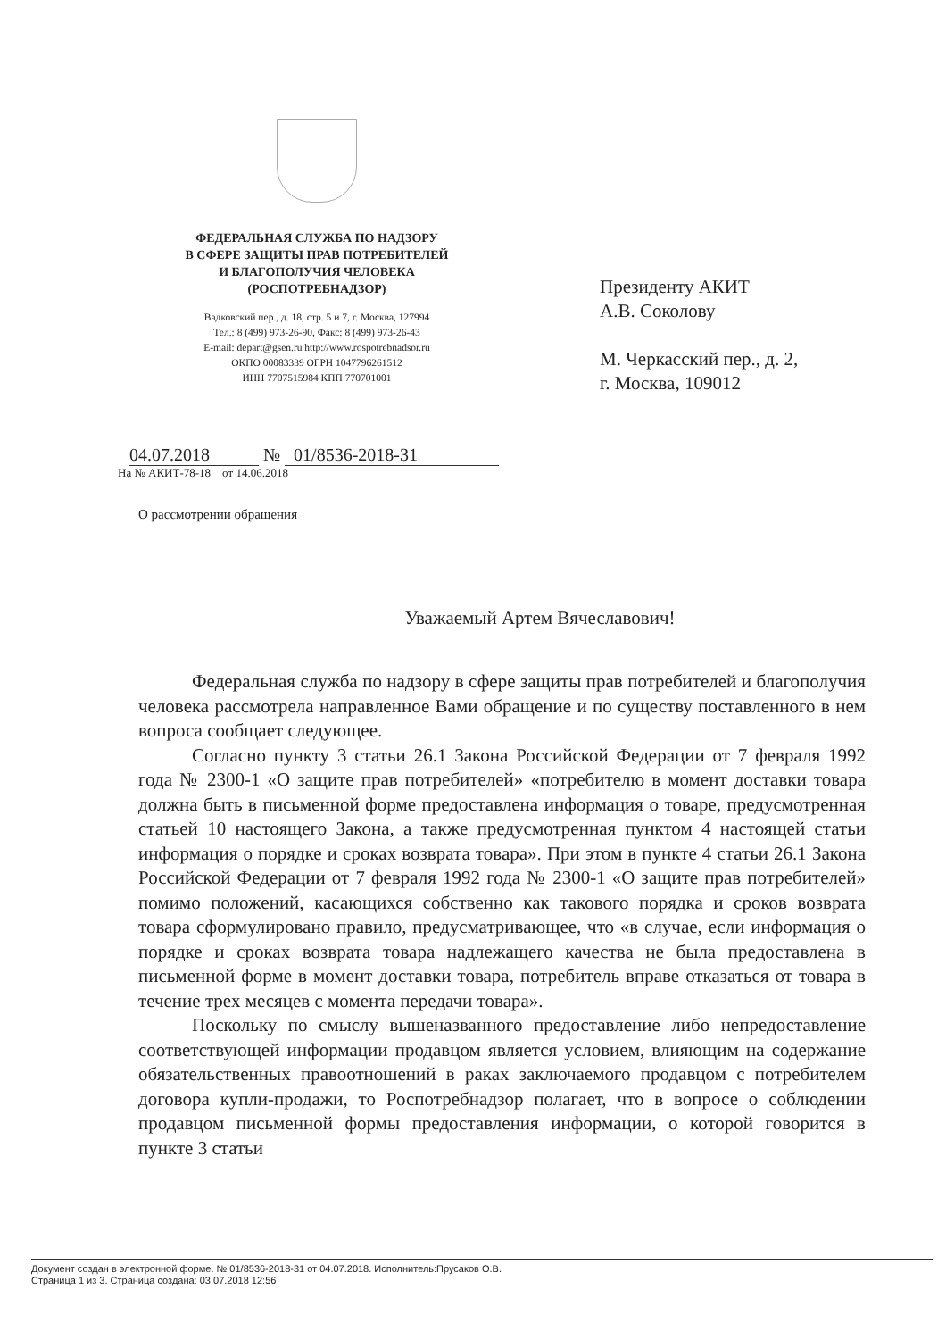ФЕДЕРАЛЬНАЯ СЛУЖБА ПО НАДЗОРУ
В СФЕРЕ ЗАЩИТЫ ПРАВ ПОТРЕБИТЕЛЕЙ
И БЛАГОПОЛУЧИЯ ЧЕЛОВЕКА
(РОСПОТРЕБНАДЗОР)
Вадковский пер., д. 18, стр. 5 и 7, г. Москва, 127994
Тел.: 8 (499) 973-26-90, Факс: 8 (499) 973-26-43
E-mail: depart@gsen.ru http://www.rospotrebnadsor.ru
ОКПО 00083339 ОГРН 1047796261512
ИНН 7707515984 КПП 770701001
Президенту АКИТ
А.В. Соколову
М. Черкасский пер., д. 2,
г. Москва, 109012
04.07.2018 № 01/8536-2018-31
На № АКИТ-78-18 от 14.06.2018
О рассмотрении обращения
Уважаемый Артем Вячеславович!
Федеральная служба по надзору в сфере защиты прав потребителей и благополучия человека рассмотрела направленное Вами обращение и по существу поставленного в нем вопроса сообщает следующее.
Согласно пункту 3 статьи 26.1 Закона Российской Федерации от 7 февраля 1992 года № 2300-1 «О защите прав потребителей» «потребителю в момент доставки товара должна быть в письменной форме предоставлена информация о товаре, предусмотренная статьей 10 настоящего Закона, а также предусмотренная пунктом 4 настоящей статьи информация о порядке и сроках возврата товара». При этом в пункте 4 статьи 26.1 Закона Российской Федерации от 7 февраля 1992 года № 2300-1 «О защите прав потребителей» помимо положений, касающихся собственно как такового порядка и сроков возврата товара сформулировано правило, предусматривающее, что «в случае, если информация о порядке и сроках возврата товара надлежащего качества не была предоставлена в письменной форме в момент доставки товара, потребитель вправе отказаться от товара в течение трех месяцев с момента передачи товара».
Поскольку по смыслу вышеназванного предоставление либо непредоставление соответствующей информации продавцом является условием, влияющим на содержание обязательственных правоотношений в раках заключаемого продавцом с потребителем договора купли-продажи, то Роспотребнадзор полагает, что в вопросе о соблюдении продавцом письменной формы предоставления информации, о которой говорится в пункте 3 статьи
Документ создан в электронной форме. № 01/8536-2018-31 от 04.07.2018. Исполнитель:Прусаков О.В.
Страница 1 из 3. Страница создана: 03.07.2018 12:56